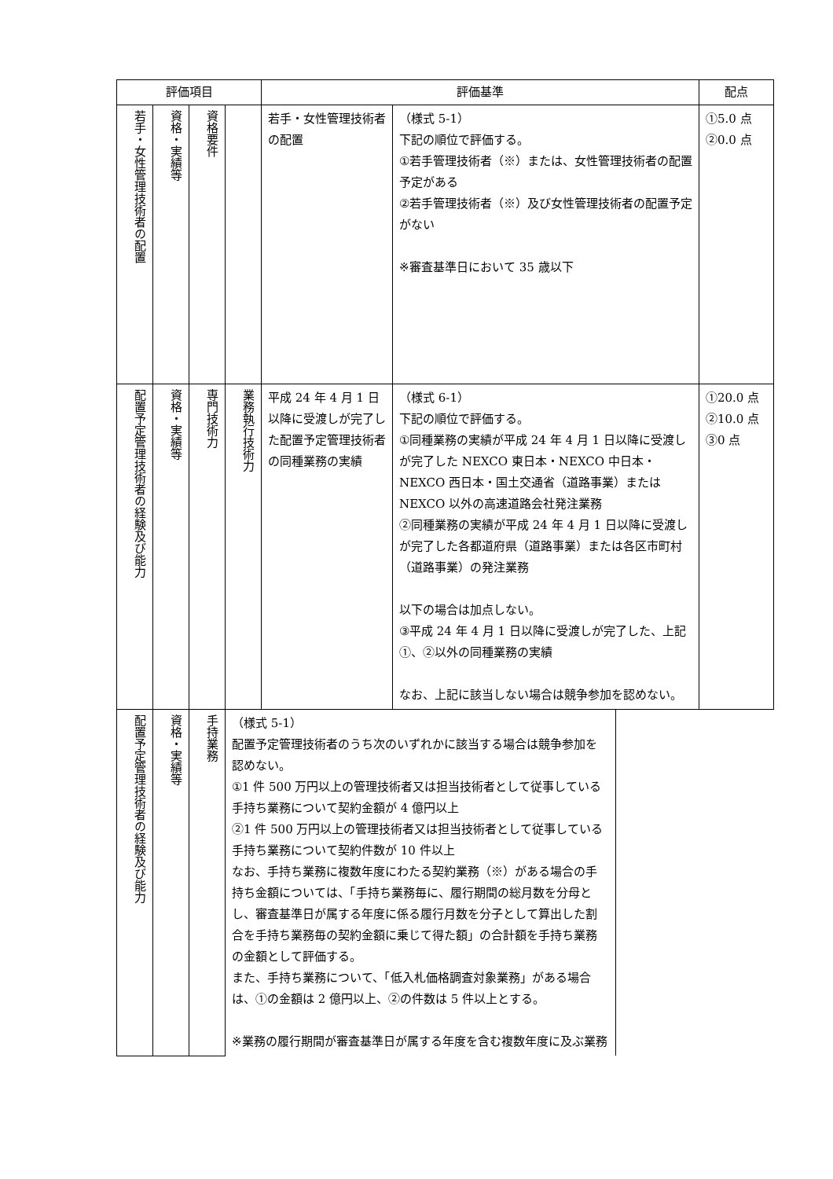| 評価項目 | | | | 評価基準 | | 配点 |
| --- | --- | --- | --- | --- | --- | --- |
| 若手・女性管理技術者の配置 | 資格・実績等 | 資格要件 | | 若手・女性管理技術者の配置 | （様式 5-1） 下記の順位で評価する。 ①若手管理技術者（※）または、女性管理技術者の配置予定がある ②若手管理技術者（※）及び女性管理技術者の配置予定がない ※審査基準日において 35 歳以下 | ①5.0 点 ②0.0 点 |
| 配置予定管理技術者の経験及び能力 | 資格・実績等 | 専門技術力 | 業務執行技術力 | 平成 24 年 4 月 1 日以降に受渡しが完了した配置予定管理技術者の同種業務の実績 | （様式 6-1） 下記の順位で評価する。 ①同種業務の実績が平成 24 年 4 月 1 日以降に受渡しが完了した NEXCO 東日本・NEXCO 中日本・NEXCO 西日本・国土交通省（道路事業）または NEXCO 以外の高速道路会社発注業務 ②同種業務の実績が平成 24 年 4 月 1 日以降に受渡しが完了した各都道府県（道路事業）または各区市町村（道路事業）の発注業務 以下の場合は加点しない。 ③平成 24 年 4 月 1 日以降に受渡しが完了した、上記①、②以外の同種業務の実績 なお、上記に該当しない場合は競争参加を認めない。 | ①20.0 点 ②10.0 点 ③0 点 |
| 配置予定管理技術者の経験及び能力 | | 資格・実績等 | 手持業務 | / （様式 5-1） 配置予定管理技術者のうち次のいずれかに該当する場合は競争参加を認めない。 ①1 件 500 万円以上の管理技術者又は担当技術者として従事している手持ち業務について契約金額が 4 億円以上 ②1 件 500 万円以上の管理技術者又は担当技術者として従事している手持ち業務について契約件数が 10 件以上 なお、手持ち業務に複数年度にわたる契約業務（※）がある場合の手持ち金額については、「手持ち業務毎に、履行期間の総月数を分母とし、審査基準日が属する年度に係る履行月数を分子として算出した割合を手持ち業務毎の契約金額に乗じて得た額」の合計額を手持ち業務の金額として評価する。 また、手持ち業務について、「低入札価格調査対象業務」がある場合は、①の金額は 2 億円以上、②の件数は 5 件以上とする。 ※業務の履行期間が審査基準日が属する年度を含む複数年度に及ぶ業務 / / | | |